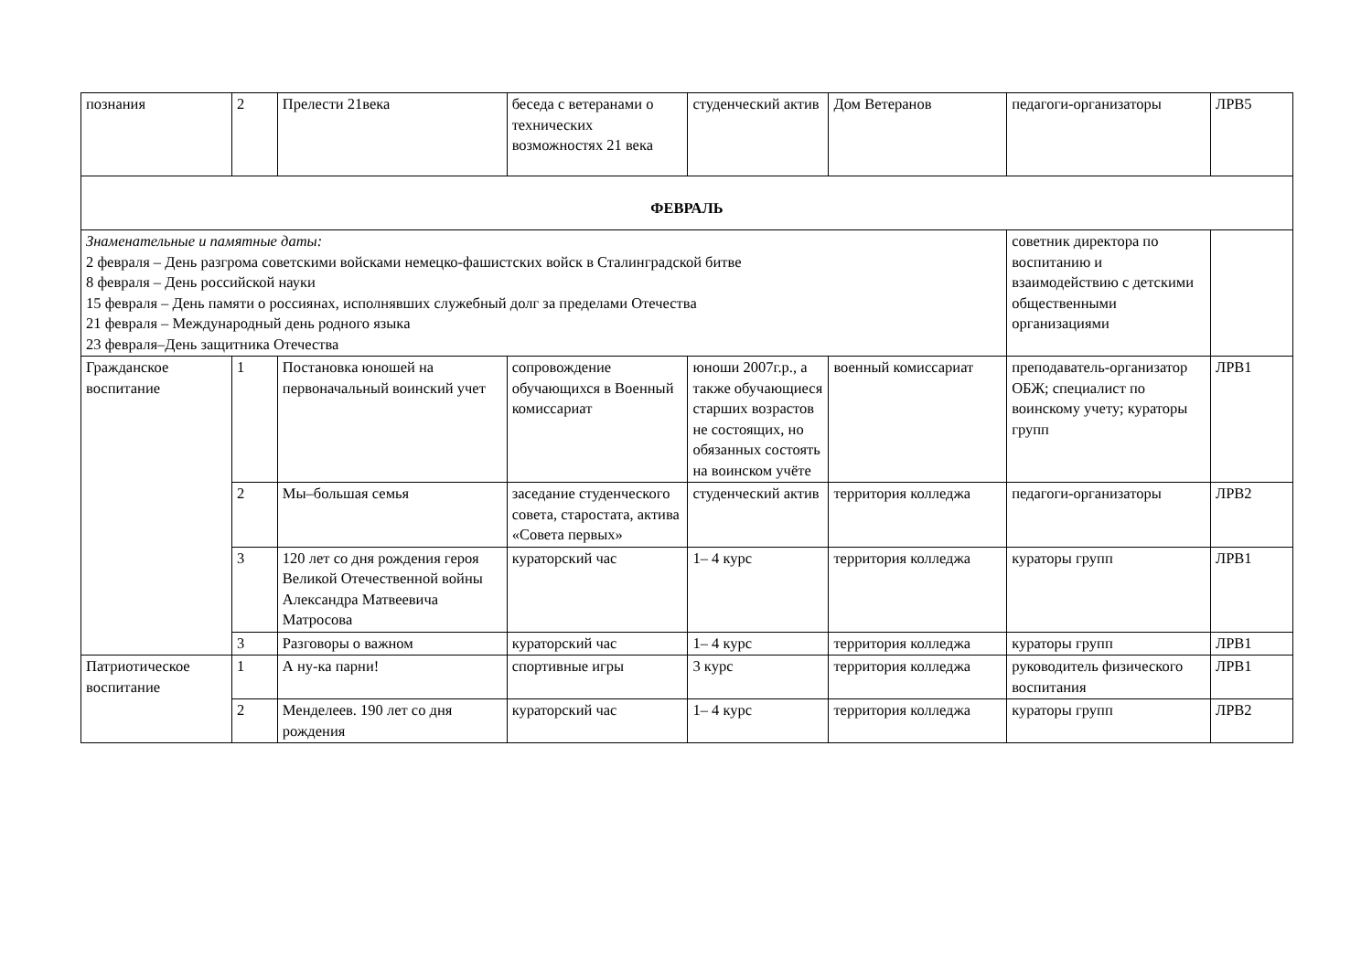| познания | 2 | Прелести 21века | беседа с ветеранами о технических возможностях 21 века | студенческий актив | Дом Ветеранов | педагоги-организаторы | ЛРВ5 |
| ФЕВРАЛЬ | | | | | | | |
| Знаменательные и памятные даты: 2 февраля – День разгрома советскими войсками немецко-фашистских войск в Сталинградской битве 8 февраля – День российской науки 15 февраля – День памяти о россиянах, исполнявших служебный долг за пределами Отечества 21 февраля – Международный день родного языка 23 февраля–День защитника Отечества | | | | | | советник директора по воспитанию и взаимодействию с детскими общественными организациями | |
| Гражданское воспитание | 1 | Постановка юношей на первоначальный воинский учет | сопровождение обучающихся в Военный комиссариат | юноши 2007г.р., а также обучающиеся старших возрастов не состоящих, но обязанных состоять на воинском учёте | военный комиссариат | преподаватель-организатор ОБЖ; специалист по воинскому учету; кураторы групп | ЛРВ1 |
| | 2 | Мы–большая семья | заседание студенческого совета, старостата, актива «Совета первых» | студенческий актив | территория колледжа | педагоги-организаторы | ЛРВ2 |
| | 3 | 120 лет со дня рождения героя Великой Отечественной войны Александра Матвеевича Матросова | кураторский час | 1– 4 курс | территория колледжа | кураторы групп | ЛРВ1 |
| | 3 | Разговоры о важном | кураторский час | 1– 4 курс | территория колледжа | кураторы групп | ЛРВ1 |
| Патриотическое воспитание | 1 | А ну-ка парни! | спортивные игры | 3 курс | территория колледжа | руководитель физического воспитания | ЛРВ1 |
| | 2 | Менделеев. 190 лет со дня рождения | кураторский час | 1– 4 курс | территория колледжа | кураторы групп | ЛРВ2 |